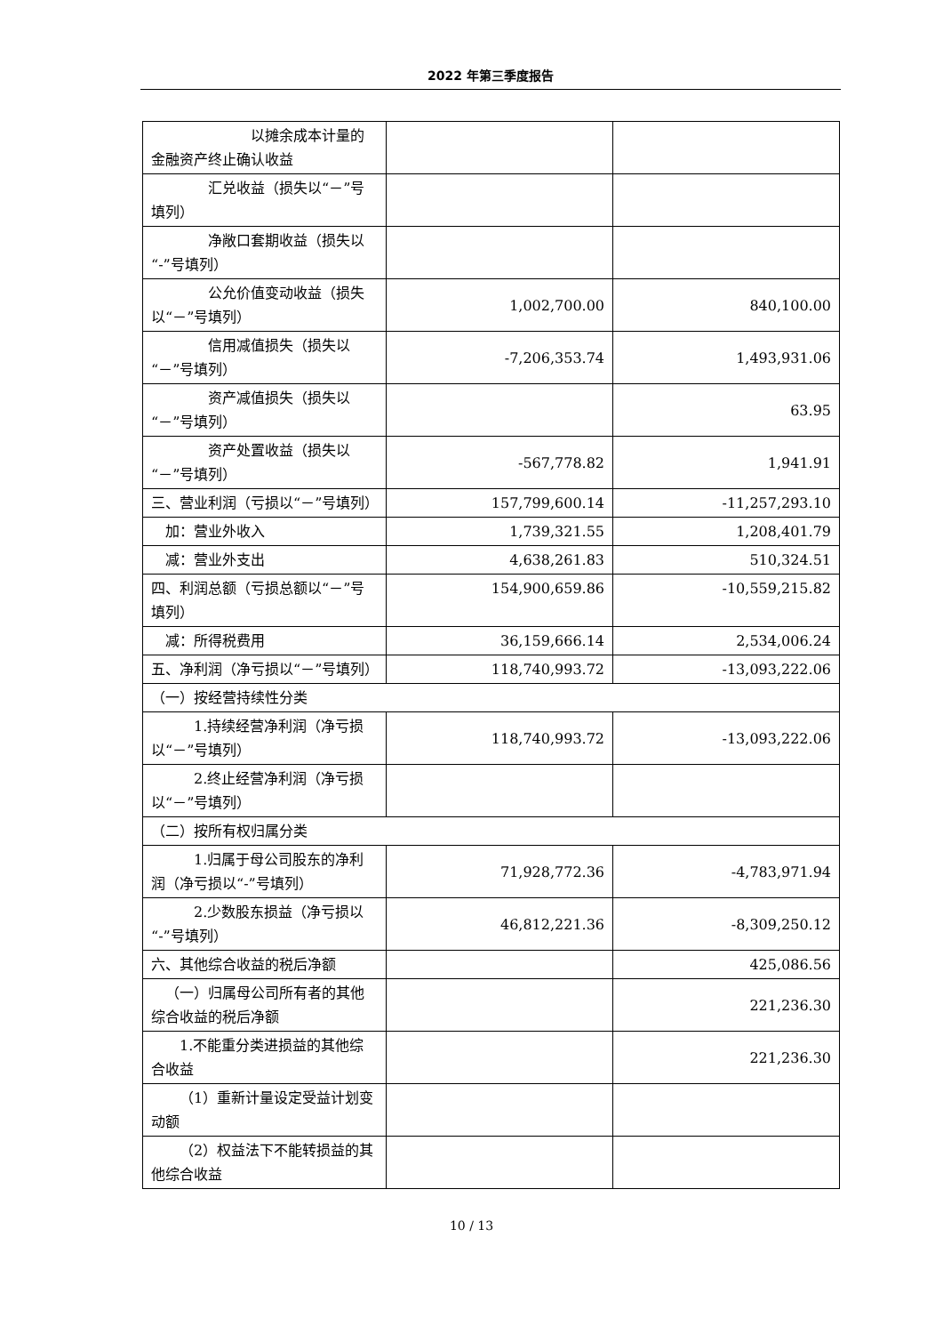2022 年第三季度报告
| 以摊余成本计量的金融资产终止确认收益 | | |
| 汇兑收益（损失以“－”号填列） | | |
| 净敞口套期收益（损失以“-”号填列） | | |
| 公允价值变动收益（损失以“－”号填列） | 1,002,700.00 | 840,100.00 |
| 信用减值损失（损失以“－”号填列） | -7,206,353.74 | 1,493,931.06 |
| 资产减值损失（损失以“－”号填列） | | 63.95 |
| 资产处置收益（损失以“－”号填列） | -567,778.82 | 1,941.91 |
| 三、营业利润（亏损以“－”号填列） | 157,799,600.14 | -11,257,293.10 |
| 加：营业外收入 | 1,739,321.55 | 1,208,401.79 |
| 减：营业外支出 | 4,638,261.83 | 510,324.51 |
| 四、利润总额（亏损总额以“－”号填列） | 154,900,659.86 | -10,559,215.82 |
| 减：所得税费用 | 36,159,666.14 | 2,534,006.24 |
| 五、净利润（净亏损以“－”号填列） | 118,740,993.72 | -13,093,222.06 |
| （一）按经营持续性分类 | | |
| 1.持续经营净利润（净亏损以“－”号填列） | 118,740,993.72 | -13,093,222.06 |
| 2.终止经营净利润（净亏损以“－”号填列） | | |
| （二）按所有权归属分类 | | |
| 1.归属于母公司股东的净利润（净亏损以“-”号填列） | 71,928,772.36 | -4,783,971.94 |
| 2.少数股东损益（净亏损以“-”号填列） | 46,812,221.36 | -8,309,250.12 |
| 六、其他综合收益的税后净额 | | 425,086.56 |
| （一）归属母公司所有者的其他综合收益的税后净额 | | 221,236.30 |
| 1.不能重分类进损益的其他综合收益 | | 221,236.30 |
| （1）重新计量设定受益计划变动额 | | |
| （2）权益法下不能转损益的其他综合收益 | | |
10 / 13